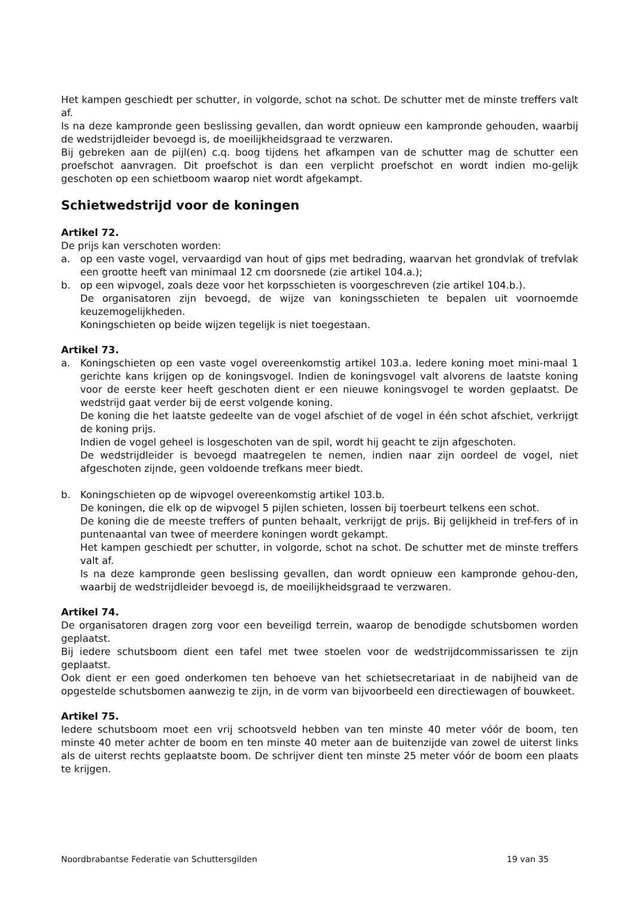Het kampen geschiedt per schutter, in volgorde, schot na schot. De schutter met de minste treffers valt af.
Is na deze kampronde geen beslissing gevallen, dan wordt opnieuw een kampronde gehouden, waarbij de wedstrijdleider bevoegd is, de moeilijkheidsgraad te verzwaren.
Bij gebreken aan de pijl(en) c.q. boog tijdens het afkampen van de schutter mag de schutter een proefschot aanvragen. Dit proefschot is dan een verplicht proefschot en wordt indien mo-gelijk geschoten op een schietboom waarop niet wordt afgekampt.
Schietwedstrijd voor de koningen
Artikel 72.
De prijs kan verschoten worden:
a. op een vaste vogel, vervaardigd van hout of gips met bedrading, waarvan het grondvlak of trefvlak een grootte heeft van minimaal 12 cm doorsnede (zie artikel 104.a.);
b. op een wipvogel, zoals deze voor het korpsschieten is voorgeschreven (zie artikel 104.b.).
De organisatoren zijn bevoegd, de wijze van koningsschieten te bepalen uit voornoemde keuzemogelijkheden.
Koningschieten op beide wijzen tegelijk is niet toegestaan.
Artikel 73.
a. Koningschieten op een vaste vogel overeenkomstig artikel 103.a. Iedere koning moet mini-maal 1 gerichte kans krijgen op de koningsvogel. Indien de koningsvogel valt alvorens de laatste koning voor de eerste keer heeft geschoten dient er een nieuwe koningsvogel te worden geplaatst. De wedstrijd gaat verder bij de eerst volgende koning.
De koning die het laatste gedeelte van de vogel afschiet of de vogel in één schot afschiet, verkrijgt de koning prijs.
Indien de vogel geheel is losgeschoten van de spil, wordt hij geacht te zijn afgeschoten.
De wedstrijdleider is bevoegd maatregelen te nemen, indien naar zijn oordeel de vogel, niet afgeschoten zijnde, geen voldoende trefkans meer biedt.
b. Koningschieten op de wipvogel overeenkomstig artikel 103.b.
De koningen, die elk op de wipvogel 5 pijlen schieten, lossen bij toerbeurt telkens een schot.
De koning die de meeste treffers of punten behaalt, verkrijgt de prijs. Bij gelijkheid in tref-fers of in puntenaantal van twee of meerdere koningen wordt gekampt.
Het kampen geschiedt per schutter, in volgorde, schot na schot. De schutter met de minste treffers valt af.
Is na deze kampronde geen beslissing gevallen, dan wordt opnieuw een kampronde gehou-den, waarbij de wedstrijdleider bevoegd is, de moeilijkheidsgraad te verzwaren.
Artikel 74.
De organisatoren dragen zorg voor een beveiligd terrein, waarop de benodigde schutsbomen worden geplaatst.
Bij iedere schutsboom dient een tafel met twee stoelen voor de wedstrijdcommissarissen te zijn geplaatst.
Ook dient er een goed onderkomen ten behoeve van het schietsecretariaat in de nabijheid van de opgestelde schutsbomen aanwezig te zijn, in de vorm van bijvoorbeeld een directiewagen of bouwkeet.
Artikel 75.
Iedere schutsboom moet een vrij schootsveld hebben van ten minste 40 meter vóór de boom, ten minste 40 meter achter de boom en ten minste 40 meter aan de buitenzijde van zowel de uiterst links als de uiterst rechts geplaatste boom. De schrijver dient ten minste 25 meter vóór de boom een plaats te krijgen.
Noordbrabantse Federatie van Schuttersgilden 19 van 35